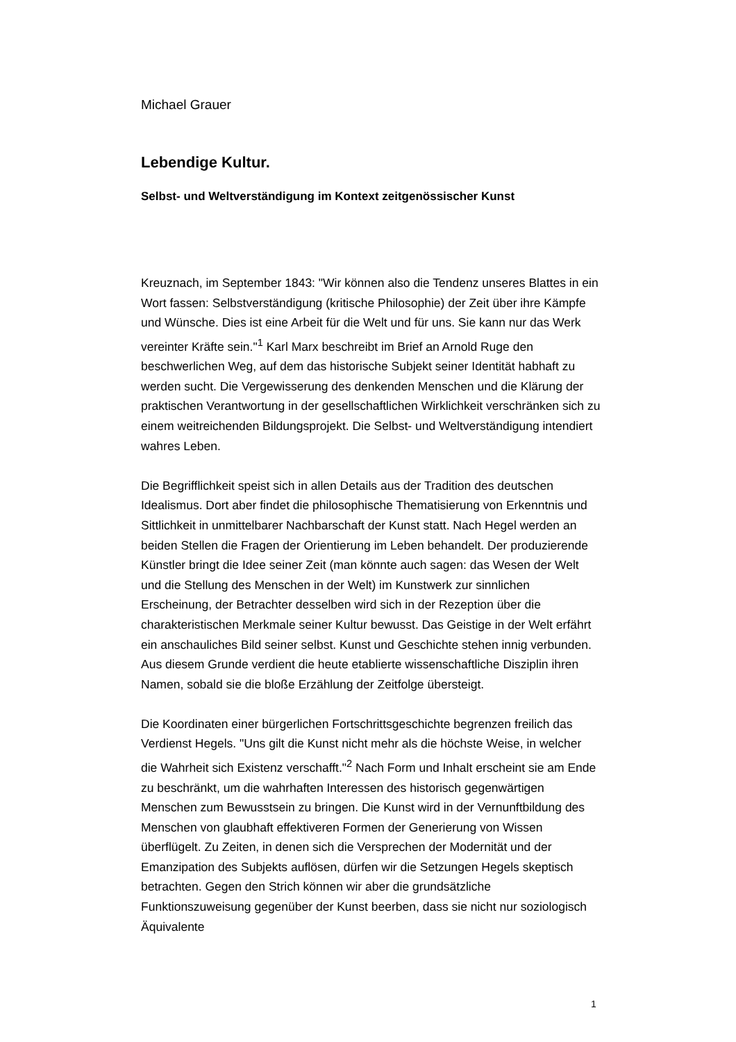Michael Grauer
Lebendige Kultur.
Selbst- und Weltverständigung im Kontext zeitgenössischer Kunst
Kreuznach, im September 1843: "Wir können also die Tendenz unseres Blattes in ein Wort fassen: Selbstverständigung (kritische Philosophie) der Zeit über ihre Kämpfe und Wünsche. Dies ist eine Arbeit für die Welt und für uns. Sie kann nur das Werk vereinter Kräfte sein."<sup>1</sup> Karl Marx beschreibt im Brief an Arnold Ruge den beschwerlichen Weg, auf dem das historische Subjekt seiner Identität habhaft zu werden sucht. Die Vergewisserung des denkenden Menschen und die Klärung der praktischen Verantwortung in der gesellschaftlichen Wirklichkeit verschränken sich zu einem weitreichenden Bildungsprojekt. Die Selbst- und Weltverständigung intendiert wahres Leben.
Die Begrifflichkeit speist sich in allen Details aus der Tradition des deutschen Idealismus. Dort aber findet die philosophische Thematisierung von Erkenntnis und Sittlichkeit in unmittelbarer Nachbarschaft der Kunst statt. Nach Hegel werden an beiden Stellen die Fragen der Orientierung im Leben behandelt. Der produzierende Künstler bringt die Idee seiner Zeit (man könnte auch sagen: das Wesen der Welt und die Stellung des Menschen in der Welt) im Kunstwerk zur sinnlichen Erscheinung, der Betrachter desselben wird sich in der Rezeption über die charakteristischen Merkmale seiner Kultur bewusst. Das Geistige in der Welt erfährt ein anschauliches Bild seiner selbst. Kunst und Geschichte stehen innig verbunden. Aus diesem Grunde verdient die heute etablierte wissenschaftliche Disziplin ihren Namen, sobald sie die bloße Erzählung der Zeitfolge übersteigt.
Die Koordinaten einer bürgerlichen Fortschrittsgeschichte begrenzen freilich das Verdienst Hegels. "Uns gilt die Kunst nicht mehr als die höchste Weise, in welcher die Wahrheit sich Existenz verschafft."<sup>2</sup> Nach Form und Inhalt erscheint sie am Ende zu beschränkt, um die wahrhaften Interessen des historisch gegenwärtigen Menschen zum Bewusstsein zu bringen. Die Kunst wird in der Vernunftbildung des Menschen von glaubhaft effektiveren Formen der Generierung von Wissen überflügelt. Zu Zeiten, in denen sich die Versprechen der Modernität und der Emanzipation des Subjekts auflösen, dürfen wir die Setzungen Hegels skeptisch betrachten. Gegen den Strich können wir aber die grundsätzliche Funktionszuweisung gegenüber der Kunst beerben, dass sie nicht nur soziologisch Äquivalente
1